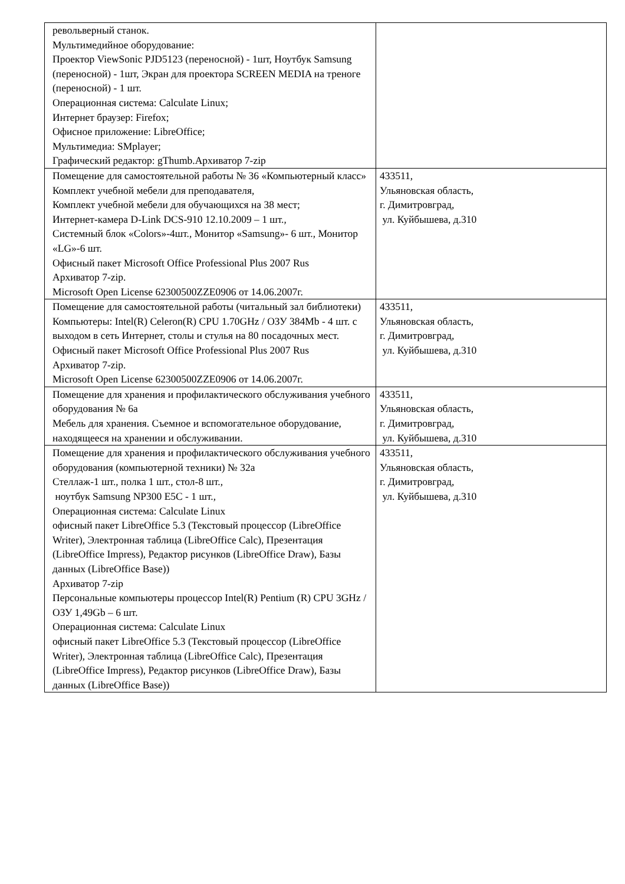| револьверный станок. Мультимедийное оборудование: Проектор ViewSonic PJD5123 (переносной) - 1шт, Ноутбук Samsung (переносной) - 1шт, Экран для проектора SCREEN MEDIA на треноге (переносной) - 1 шт. Операционная система: Calculate Linux; Интернет браузер: Firefox; Офисное приложение: LibreOffice; Мультимедиа: SMplayer; Графический редактор: gThumb.Архиватор 7-zip | |
| Помещение для самостоятельной работы № 36 «Компьютерный класс» Комплект учебной мебели для преподавателя, Комплект учебной мебели для обучающихся на 38 мест; Интернет-камера D-Link DCS-910 12.10.2009 – 1 шт., Системный блок «Colors»-4шт., Монитор «Samsung»- 6 шт., Монитор «LG»-6 шт. Офисный пакет Microsoft Office Professional Plus 2007 Rus Архиватор 7-zip. Microsoft Open License 62300500ZZE0906 от 14.06.2007г. | 433511, Ульяновская область, г. Димитровград, ул. Куйбышева, д.310 |
| Помещение для самостоятельной работы (читальный зал библиотеки) Компьютеры: Intel(R) Celeron(R) CPU 1.70GHz / ОЗУ 384Mb - 4 шт. с выходом в сеть Интернет, столы и стулья на 80 посадочных мест. Офисный пакет Microsoft Office Professional Plus 2007 Rus Архиватор 7-zip. Microsoft Open License 62300500ZZE0906 от 14.06.2007г. | 433511, Ульяновская область, г. Димитровград, ул. Куйбышева, д.310 |
| Помещение для хранения и профилактического обслуживания учебного оборудования № 6а Мебель для хранения. Съемное и вспомогательное оборудование, находящееся на хранении и обслуживании. | 433511, Ульяновская область, г. Димитровград, ул. Куйбышева, д.310 |
| Помещение для хранения и профилактического обслуживания учебного оборудования (компьютерной техники) № 32а Стеллаж-1 шт., полка 1 шт., стол-8 шт., ноутбук Samsung NP300 E5C - 1 шт., Операционная система: Calculate Linux офисный пакет LibreOffice 5.3 (Текстовый процессор (LibreOffice Writer), Электронная таблица (LibreOffice Calc), Презентация (LibreOffice Impress), Редактор рисунков (LibreOffice Draw), Базы данных (LibreOffice Base)) Архиватор 7-zip Персональные компьютеры процессор Intel(R) Pentium (R) CPU 3GHz / ОЗУ 1,49Gb – 6 шт. Операционная система: Calculate Linux офисный пакет LibreOffice 5.3 (Текстовый процессор (LibreOffice Writer), Электронная таблица (LibreOffice Calc), Презентация (LibreOffice Impress), Редактор рисунков (LibreOffice Draw), Базы данных (LibreOffice Base)) | 433511, Ульяновская область, г. Димитровград, ул. Куйбышева, д.310 |